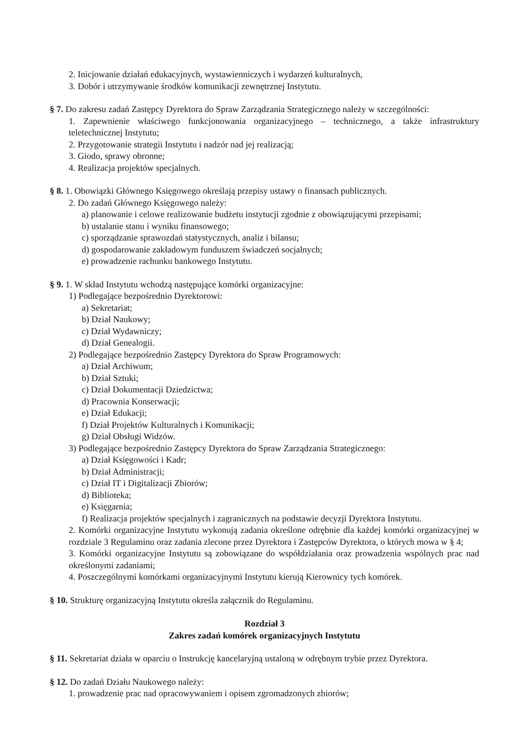2. Inicjowanie działań edukacyjnych, wystawienniczych i wydarzeń kulturalnych,
3. Dobór i utrzymywanie środków komunikacji zewnętrznej Instytutu.
§ 7. Do zakresu zadań Zastępcy Dyrektora do Spraw Zarządzania Strategicznego należy w szczególności:
1. Zapewnienie właściwego funkcjonowania organizacyjnego – technicznego, a także infrastruktury teletechnicznej Instytutu;
2. Przygotowanie strategii Instytutu i nadzór nad jej realizacją;
3. Giodo, sprawy obronne;
4. Realizacja projektów specjalnych.
§ 8. 1. Obowiązki Głównego Księgowego określają przepisy ustawy o finansach publicznych.
2. Do zadań Głównego Księgowego należy:
a) planowanie i celowe realizowanie budżetu instytucji zgodnie z obowiązującymi przepisami;
b) ustalanie stanu i wyniku finansowego;
c) sporządzanie sprawozdań statystycznych, analiz i bilansu;
d) gospodarowanie zakładowym funduszem świadczeń socjalnych;
e) prowadzenie rachunku bankowego Instytutu.
§ 9. 1. W skład Instytutu wchodzą następujące komórki organizacyjne:
1) Podlegające bezpośrednio Dyrektorowi:
a) Sekretariat;
b) Dział Naukowy;
c) Dział Wydawniczy;
d) Dział Genealogii.
2) Podlegające bezpośrednio Zastępcy Dyrektora do Spraw Programowych:
a) Dział Archiwum;
b) Dział Sztuki;
c) Dział Dokumentacji Dziedzictwa;
d) Pracownia Konserwacji;
e) Dział Edukacji;
f) Dział Projektów Kulturalnych i Komunikacji;
g) Dział Obsługi Widzów.
3) Podlegające bezpośrednio Zastępcy Dyrektora do Spraw Zarządzania Strategicznego:
a) Dział Księgowości i Kadr;
b) Dział Administracji;
c) Dział IT i Digitalizacji Zbiorów;
d) Biblioteka;
e) Księgarnia;
f) Realizacja projektów specjalnych i zagranicznych na podstawie decyzji Dyrektora Instytutu.
2. Komórki organizacyjne Instytutu wykonują zadania określone odrębnie dla każdej komórki organizacyjnej w rozdziale 3 Regulaminu oraz zadania zlecone przez Dyrektora i Zastępców Dyrektora, o których mowa w § 4;
3. Komórki organizacyjne Instytutu są zobowiązane do współdziałania oraz prowadzenia wspólnych prac nad określonymi zadaniami;
4. Poszczególnymi komórkami organizacyjnymi Instytutu kierują Kierownicy tych komórek.
§ 10. Strukturę organizacyjną Instytutu określa załącznik do Regulaminu.
Rozdział 3
Zakres zadań komórek organizacyjnych Instytutu
§ 11. Sekretariat działa w oparciu o Instrukcję kancelaryjną ustaloną w odrębnym trybie przez Dyrektora.
§ 12. Do zadań Działu Naukowego należy:
1. prowadzenie prac nad opracowywaniem i opisem zgromadzonych zbiorów;